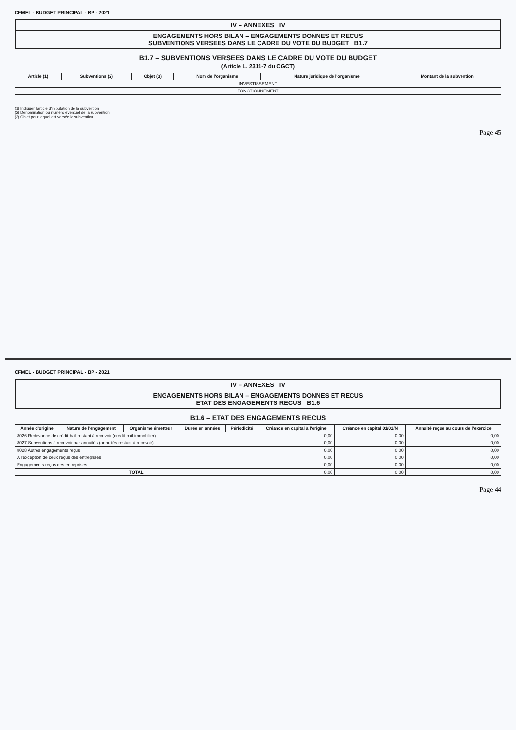CFMEL - BUDGET PRINCIPAL - BP - 2021
IV – ANNEXES IV
ENGAGEMENTS HORS BILAN – ENGAGEMENTS DONNES ET RECUS
SUBVENTIONS VERSEES DANS LE CADRE DU VOTE DU BUDGET B1.7
B1.7 – SUBVENTIONS VERSEES DANS LE CADRE DU VOTE DU BUDGET
(Article L. 2311-7 du CGCT)
| Article (1) | Subventions (2) | Objet (3) | Nom de l'organisme | Nature juridique de l'organisme | Montant de la subvention |
| --- | --- | --- | --- | --- | --- |
| INVESTISSEMENT | | | | | |
| FONCTIONNEMENT | | | | | |
(1) Indiquer l'article d'imputation de la subvention
(2) Dénomination ou numéro éventuel de la subvention
(3) Objet pour lequel est versée la subvention
Page 45
CFMEL - BUDGET PRINCIPAL - BP - 2021
IV – ANNEXES IV
ENGAGEMENTS HORS BILAN – ENGAGEMENTS DONNES ET RECUS
ETAT DES ENGAGEMENTS RECUS B1.6
B1.6 – ETAT DES ENGAGEMENTS RECUS
| Année d'origine | Nature de l'engagement | Organisme émetteur | Durée en années | Périodicité | Créance en capital à l'origine | Créance en capital 01/01/N | Annuité reçue au cours de l'exercice |
| --- | --- | --- | --- | --- | --- | --- | --- |
| 8026 Redevance de crédit-bail restant à recevoir (crédit-bail immobilier) | | | | | 0,00 | 0,00 | 0,00 |
| 8027 Subventions à recevoir par annuités (annuités restant à recevoir) | | | | | 0,00 | 0,00 | 0,00 |
| 8028 Autres engagements reçus | | | | | 0,00 | 0,00 | 0,00 |
| A l'exception de ceux reçus des entreprises | | | | | 0,00 | 0,00 | 0,00 |
| Engagements reçus des entreprises | | | | | 0,00 | 0,00 | 0,00 |
| TOTAL | | | | | 0,00 | 0,00 | 0,00 |
Page 44